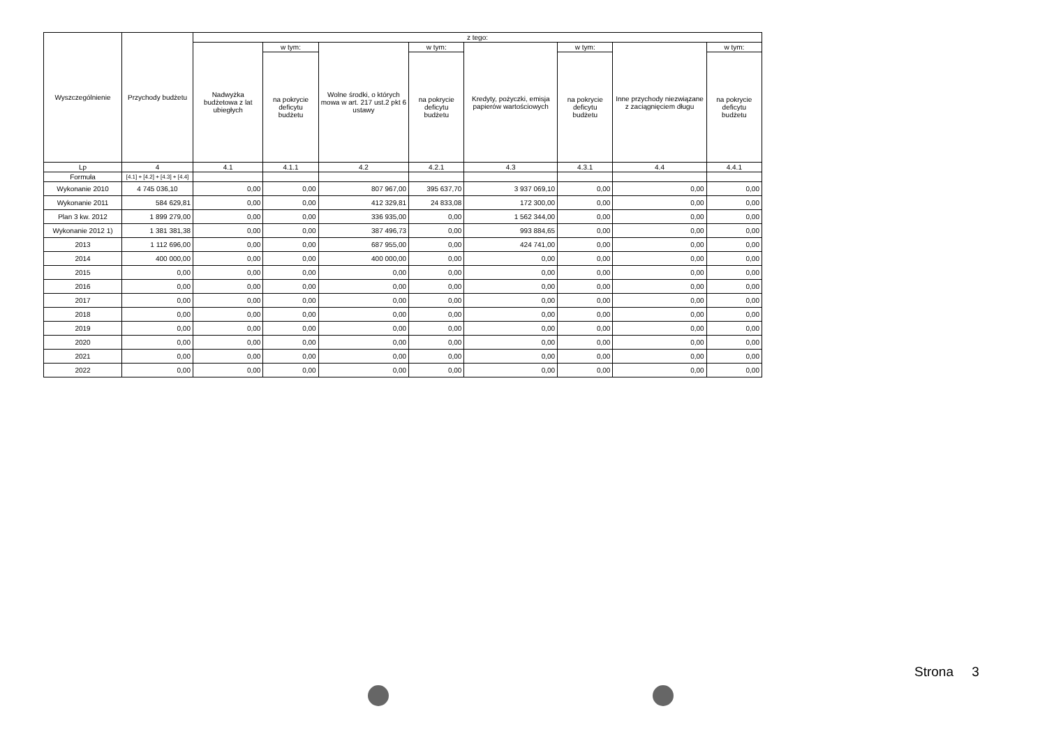| Wyszczególnienie | Przychody budżetu | z tego: | | | | | | | |
| --- | --- | --- | --- | --- | --- | --- | --- | --- | --- |
| | | Nadwyżka budżetowa z lat ubiegłych | w tym: | Wolne środki, o których mowa w art. 217 ust.2 pkt 6 ustawy | w tym: | Kredyty, pożyczki, emisja papierów wartościowych | w tym: | Inne przychody niezwiązane z zaciągnięciem długu | w tym: |
| | | | na pokrycie deficytu budżetu | | na pokrycie deficytu budżetu | | na pokrycie deficytu budżetu | | na pokrycie deficytu budżetu |
| Lp | 4 | 4.1 | 4.1.1 | 4.2 | 4.2.1 | 4.3 | 4.3.1 | 4.4 | 4.4.1 |
| Formuła | [4.1] + [4.2] + [4.3] + [4.4] | | | | | | | | |
| Wykonanie 2010 | 4 745 036,10 | 0,00 | 0,00 | 807 967,00 | 395 637,70 | 3 937 069,10 | 0,00 | 0,00 | 0,00 |
| Wykonanie 2011 | 584 629,81 | 0,00 | 0,00 | 412 329,81 | 24 833,08 | 172 300,00 | 0,00 | 0,00 | 0,00 |
| Plan 3 kw. 2012 | 1 899 279,00 | 0,00 | 0,00 | 336 935,00 | 0,00 | 1 562 344,00 | 0,00 | 0,00 | 0,00 |
| Wykonanie 2012 1) | 1 381 381,38 | 0,00 | 0,00 | 387 496,73 | 0,00 | 993 884,65 | 0,00 | 0,00 | 0,00 |
| 2013 | 1 112 696,00 | 0,00 | 0,00 | 687 955,00 | 0,00 | 424 741,00 | 0,00 | 0,00 | 0,00 |
| 2014 | 400 000,00 | 0,00 | 0,00 | 400 000,00 | 0,00 | 0,00 | 0,00 | 0,00 | 0,00 |
| 2015 | 0,00 | 0,00 | 0,00 | 0,00 | 0,00 | 0,00 | 0,00 | 0,00 | 0,00 |
| 2016 | 0,00 | 0,00 | 0,00 | 0,00 | 0,00 | 0,00 | 0,00 | 0,00 | 0,00 |
| 2017 | 0,00 | 0,00 | 0,00 | 0,00 | 0,00 | 0,00 | 0,00 | 0,00 | 0,00 |
| 2018 | 0,00 | 0,00 | 0,00 | 0,00 | 0,00 | 0,00 | 0,00 | 0,00 | 0,00 |
| 2019 | 0,00 | 0,00 | 0,00 | 0,00 | 0,00 | 0,00 | 0,00 | 0,00 | 0,00 |
| 2020 | 0,00 | 0,00 | 0,00 | 0,00 | 0,00 | 0,00 | 0,00 | 0,00 | 0,00 |
| 2021 | 0,00 | 0,00 | 0,00 | 0,00 | 0,00 | 0,00 | 0,00 | 0,00 | 0,00 |
| 2022 | 0,00 | 0,00 | 0,00 | 0,00 | 0,00 | 0,00 | 0,00 | 0,00 | 0,00 |
Strona 3